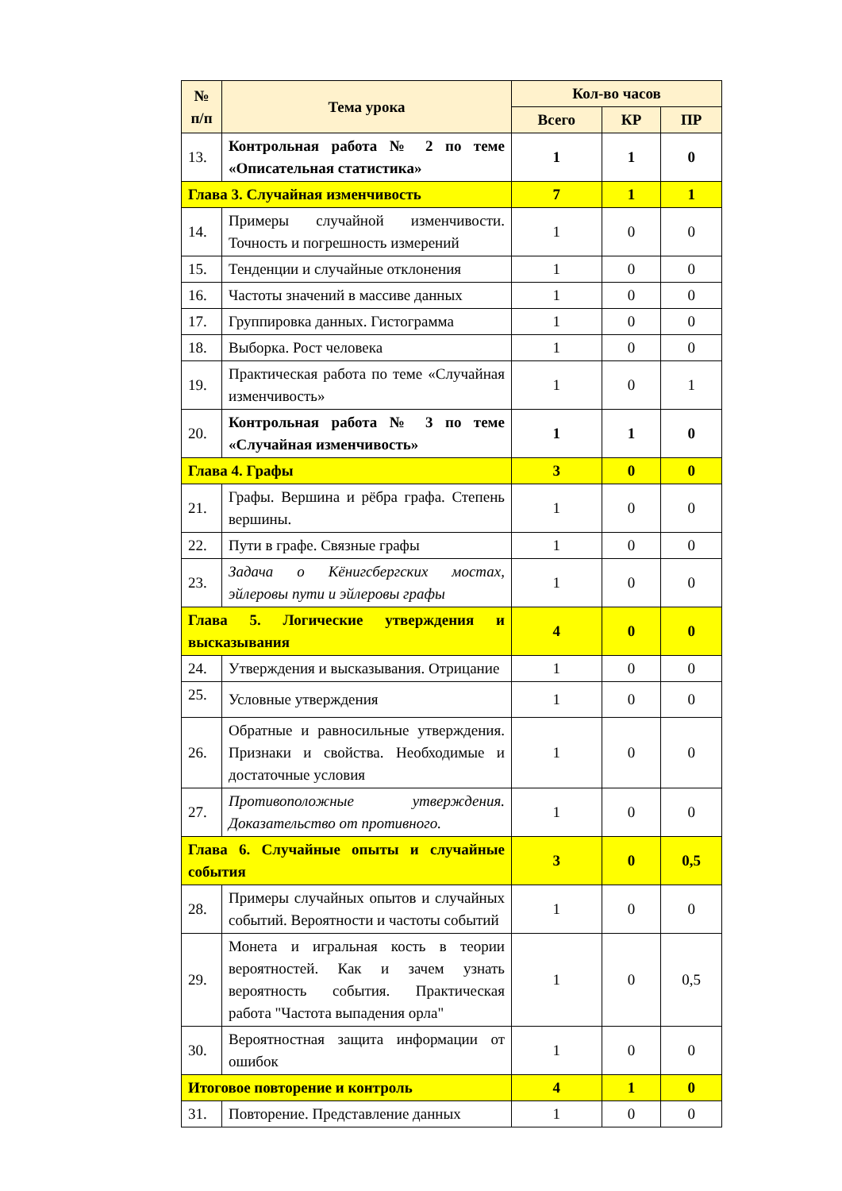| № п/п | Тема урока | Кол-во часов | | |
| --- | --- | --- | --- | --- |
| | | Всего | КР | ПР |
| 13. | Контрольная работа № 2 по теме «Описательная статистика» | 1 | 1 | 0 |
| Глава 3. Случайная изменчивость | | 7 | 1 | 1 |
| 14. | Примеры случайной изменчивости. Точность и погрешность измерений | 1 | 0 | 0 |
| 15. | Тенденции и случайные отклонения | 1 | 0 | 0 |
| 16. | Частоты значений в массиве данных | 1 | 0 | 0 |
| 17. | Группировка данных. Гистограмма | 1 | 0 | 0 |
| 18. | Выборка. Рост человека | 1 | 0 | 0 |
| 19. | Практическая работа по теме «Случайная изменчивость» | 1 | 0 | 1 |
| 20. | Контрольная работа № 3 по теме «Случайная изменчивость» | 1 | 1 | 0 |
| Глава 4. Графы | | 3 | 0 | 0 |
| 21. | Графы. Вершина и рёбра графа. Степень вершины. | 1 | 0 | 0 |
| 22. | Пути в графе. Связные графы | 1 | 0 | 0 |
| 23. | Задача о Кёнигсбергских мостах, эйлеровы пути и эйлеровы графы | 1 | 0 | 0 |
| Глава 5. Логические утверждения и высказывания | | 4 | 0 | 0 |
| 24. | Утверждения и высказывания. Отрицание | 1 | 0 | 0 |
| 25. | Условные утверждения | 1 | 0 | 0 |
| 26. | Обратные и равносильные утверждения. Признаки и свойства. Необходимые и достаточные условия | 1 | 0 | 0 |
| 27. | Противоположные утверждения. Доказательство от противного. | 1 | 0 | 0 |
| Глава 6. Случайные опыты и случайные события | | 3 | 0 | 0,5 |
| 28. | Примеры случайных опытов и случайных событий. Вероятности и частоты событий | 1 | 0 | 0 |
| 29. | Монета и игральная кость в теории вероятностей. Как и зачем узнать вероятность события. Практическая работа "Частота выпадения орла" | 1 | 0 | 0,5 |
| 30. | Вероятностная защита информации от ошибок | 1 | 0 | 0 |
| Итоговое повторение и контроль | | 4 | 1 | 0 |
| 31. | Повторение. Представление данных | 1 | 0 | 0 |